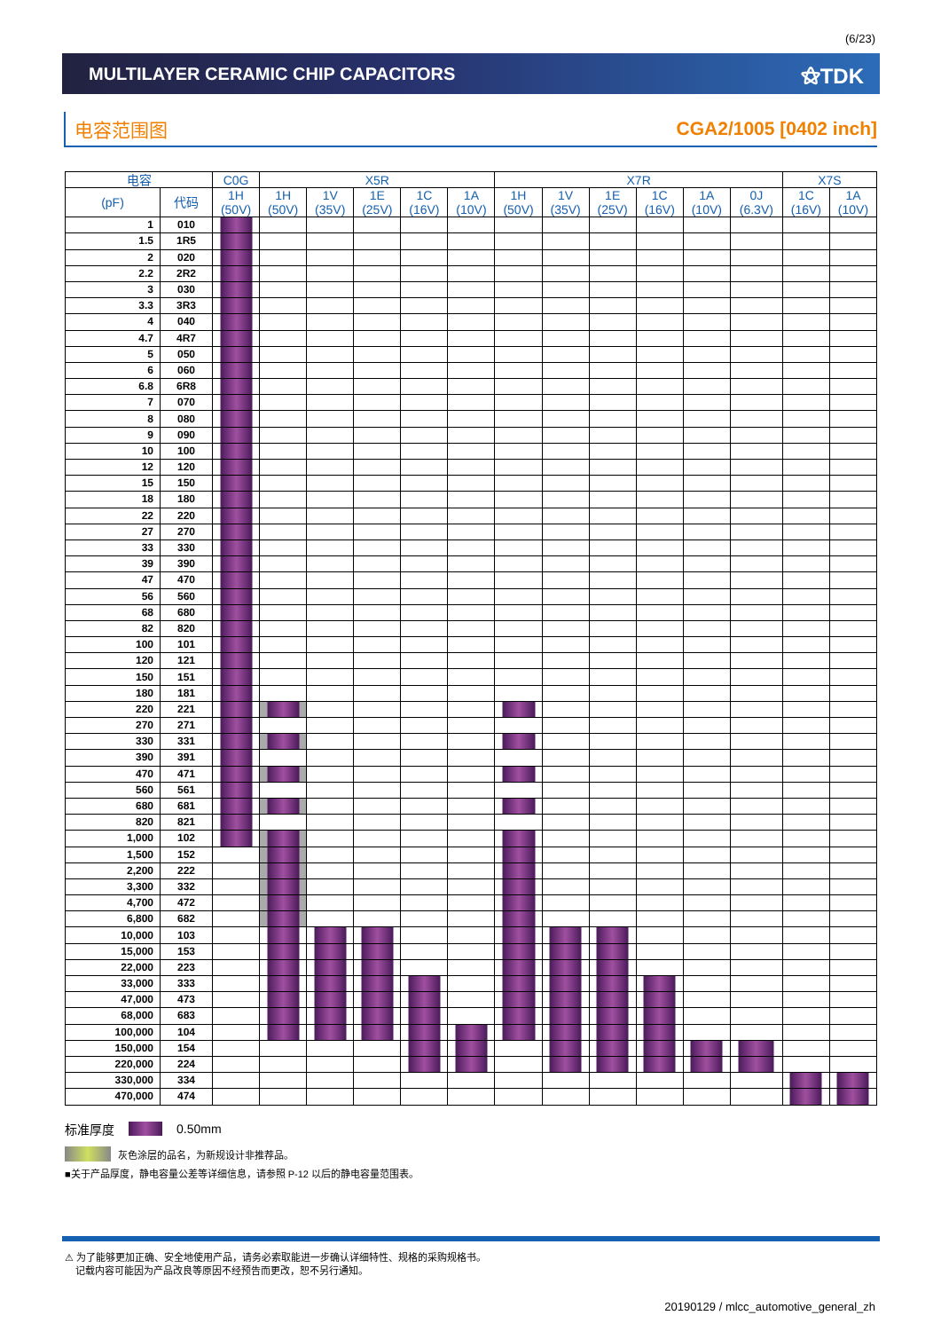(6/23)
MULTILAYER CERAMIC CHIP CAPACITORS
⚝TDK
电容范围图 CGA2/1005 [0402 inch]
| 电容 | | C0G | X5R | | | | | X7R | | | | | | X7S | |
| --- | --- | --- | --- | --- | --- | --- | --- | --- | --- | --- | --- | --- | --- | --- | --- |
| (pF) | 代码 | 1H (50V) | 1H (50V) | 1V (35V) | 1E (25V) | 1C (16V) | 1A (10V) | 1H (50V) | 1V (35V) | 1E (25V) | 1C (16V) | 1A (10V) | 0J (6.3V) | 1C (16V) | 1A (10V) |
| 1 | 010 | | | | | | | | | | | | | | |
| 1.5 | 1R5 | | | | | | | | | | | | | | |
| 2 | 020 | | | | | | | | | | | | | | |
| 2.2 | 2R2 | | | | | | | | | | | | | | |
| 3 | 030 | | | | | | | | | | | | | | |
| 3.3 | 3R3 | | | | | | | | | | | | | | |
| 4 | 040 | | | | | | | | | | | | | | |
| 4.7 | 4R7 | | | | | | | | | | | | | | |
| 5 | 050 | | | | | | | | | | | | | | |
| 6 | 060 | | | | | | | | | | | | | | |
| 6.8 | 6R8 | | | | | | | | | | | | | | |
| 7 | 070 | | | | | | | | | | | | | | |
| 8 | 080 | | | | | | | | | | | | | | |
| 9 | 090 | | | | | | | | | | | | | | |
| 10 | 100 | | | | | | | | | | | | | | |
| 12 | 120 | | | | | | | | | | | | | | |
| 15 | 150 | | | | | | | | | | | | | | |
| 18 | 180 | | | | | | | | | | | | | | |
| 22 | 220 | | | | | | | | | | | | | | |
| 27 | 270 | | | | | | | | | | | | | | |
| 33 | 330 | | | | | | | | | | | | | | |
| 39 | 390 | | | | | | | | | | | | | | |
| 47 | 470 | | | | | | | | | | | | | | |
| 56 | 560 | | | | | | | | | | | | | | |
| 68 | 680 | | | | | | | | | | | | | | |
| 82 | 820 | | | | | | | | | | | | | | |
| 100 | 101 | | | | | | | | | | | | | | |
| 120 | 121 | | | | | | | | | | | | | | |
| 150 | 151 | | | | | | | | | | | | | | |
| 180 | 181 | | | | | | | | | | | | | | |
| 220 | 221 | | | | | | | | | | | | | | |
| 270 | 271 | | | | | | | | | | | | | | |
| 330 | 331 | | | | | | | | | | | | | | |
| 390 | 391 | | | | | | | | | | | | | | |
| 470 | 471 | | | | | | | | | | | | | | |
| 560 | 561 | | | | | | | | | | | | | | |
| 680 | 681 | | | | | | | | | | | | | | |
| 820 | 821 | | | | | | | | | | | | | | |
| 1,000 | 102 | | | | | | | | | | | | | | |
| 1,500 | 152 | | | | | | | | | | | | | | |
| 2,200 | 222 | | | | | | | | | | | | | | |
| 3,300 | 332 | | | | | | | | | | | | | | |
| 4,700 | 472 | | | | | | | | | | | | | | |
| 6,800 | 682 | | | | | | | | | | | | | | |
| 10,000 | 103 | | | | | | | | | | | | | | |
| 15,000 | 153 | | | | | | | | | | | | | | |
| 22,000 | 223 | | | | | | | | | | | | | | |
| 33,000 | 333 | | | | | | | | | | | | | | |
| 47,000 | 473 | | | | | | | | | | | | | | |
| 68,000 | 683 | | | | | | | | | | | | | | |
| 100,000 | 104 | | | | | | | | | | | | | | |
| 150,000 | 154 | | | | | | | | | | | | | | |
| 220,000 | 224 | | | | | | | | | | | | | | |
| 330,000 | 334 | | | | | | | | | | | | | | |
| 470,000 | 474 | | | | | | | | | | | | | | |
标准厚度 0.50mm
灰色涂层的品名，为新规设计非推荐品。
■关于产品厚度，静电容量公差等详细信息，请参照 P-12 以后的静电容量范围表。
⚠ 为了能够更加正确、安全地使用产品，请务必索取能进一步确认详细特性、规格的采购规格书。
记载内容可能因为产品改良等原因不经预告而更改，恕不另行通知。
20190129 / mlcc_automotive_general_zh